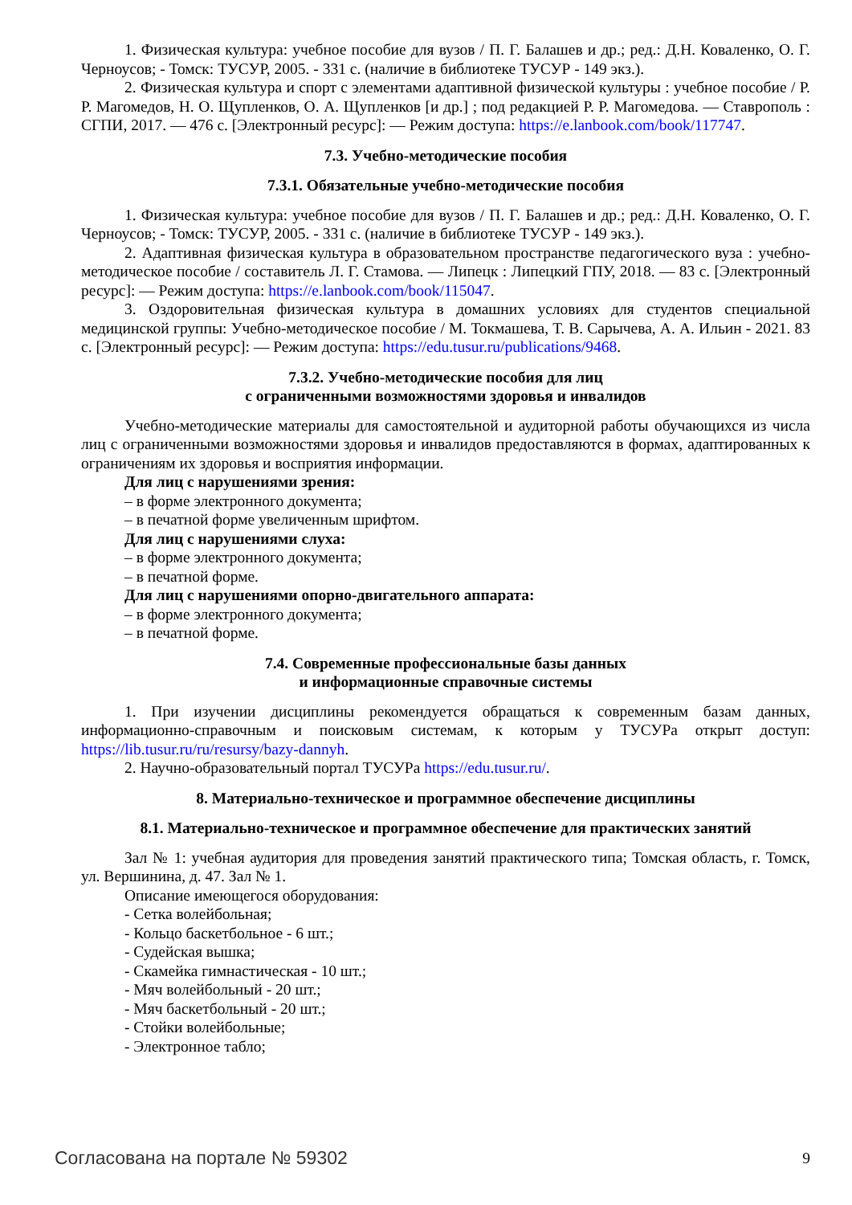1. Физическая культура: учебное пособие для вузов / П. Г. Балашев и др.; ред.: Д.Н. Коваленко, О. Г. Черноусов; - Томск: ТУСУР, 2005. - 331 с. (наличие в библиотеке ТУСУР - 149 экз.).
2. Физическая культура и спорт с элементами адаптивной физической культуры : учебное пособие / Р. Р. Магомедов, Н. О. Щупленков, О. А. Щупленков [и др.] ; под редакцией Р. Р. Магомедова. — Ставрополь : СГПИ, 2017. — 476 с. [Электронный ресурс]: — Режим доступа: https://e.lanbook.com/book/117747.
7.3. Учебно-методические пособия
7.3.1. Обязательные учебно-методические пособия
1. Физическая культура: учебное пособие для вузов / П. Г. Балашев и др.; ред.: Д.Н. Коваленко, О. Г. Черноусов; - Томск: ТУСУР, 2005. - 331 с. (наличие в библиотеке ТУСУР - 149 экз.).
2. Адаптивная физическая культура в образовательном пространстве педагогического вуза : учебно-методическое пособие / составитель Л. Г. Стамова. — Липецк : Липецкий ГПУ, 2018. — 83 с. [Электронный ресурс]: — Режим доступа: https://e.lanbook.com/book/115047.
3. Оздоровительная физическая культура в домашних условиях для студентов специальной медицинской группы: Учебно-методическое пособие / М. Токмашева, Т. В. Сарычева, А. А. Ильин - 2021. 83 с. [Электронный ресурс]: — Режим доступа: https://edu.tusur.ru/publications/9468.
7.3.2. Учебно-методические пособия для лиц
с ограниченными возможностями здоровья и инвалидов
Учебно-методические материалы для самостоятельной и аудиторной работы обучающихся из числа лиц с ограниченными возможностями здоровья и инвалидов предоставляются в формах, адаптированных к ограничениям их здоровья и восприятия информации.
Для лиц с нарушениями зрения:
– в форме электронного документа;
– в печатной форме увеличенным шрифтом.
Для лиц с нарушениями слуха:
– в форме электронного документа;
– в печатной форме.
Для лиц с нарушениями опорно-двигательного аппарата:
– в форме электронного документа;
– в печатной форме.
7.4. Современные профессиональные базы данных
и информационные справочные системы
1. При изучении дисциплины рекомендуется обращаться к современным базам данных, информационно-справочным и поисковым системам, к которым у ТУСУРа открыт доступ: https://lib.tusur.ru/ru/resursy/bazy-dannyh.
2. Научно-образовательный портал ТУСУРа https://edu.tusur.ru/.
8. Материально-техническое и программное обеспечение дисциплины
8.1. Материально-техническое и программное обеспечение для практических занятий
Зал № 1: учебная аудитория для проведения занятий практического типа; Томская область, г. Томск, ул. Вершинина, д. 47. Зал № 1.
Описание имеющегося оборудования:
- Сетка волейбольная;
- Кольцо баскетбольное - 6 шт.;
- Судейская вышка;
- Скамейка гимнастическая - 10 шт.;
- Мяч волейбольный - 20 шт.;
- Мяч баскетбольный - 20 шт.;
- Стойки волейбольные;
- Электронное табло;
Согласована на портале № 59302 9